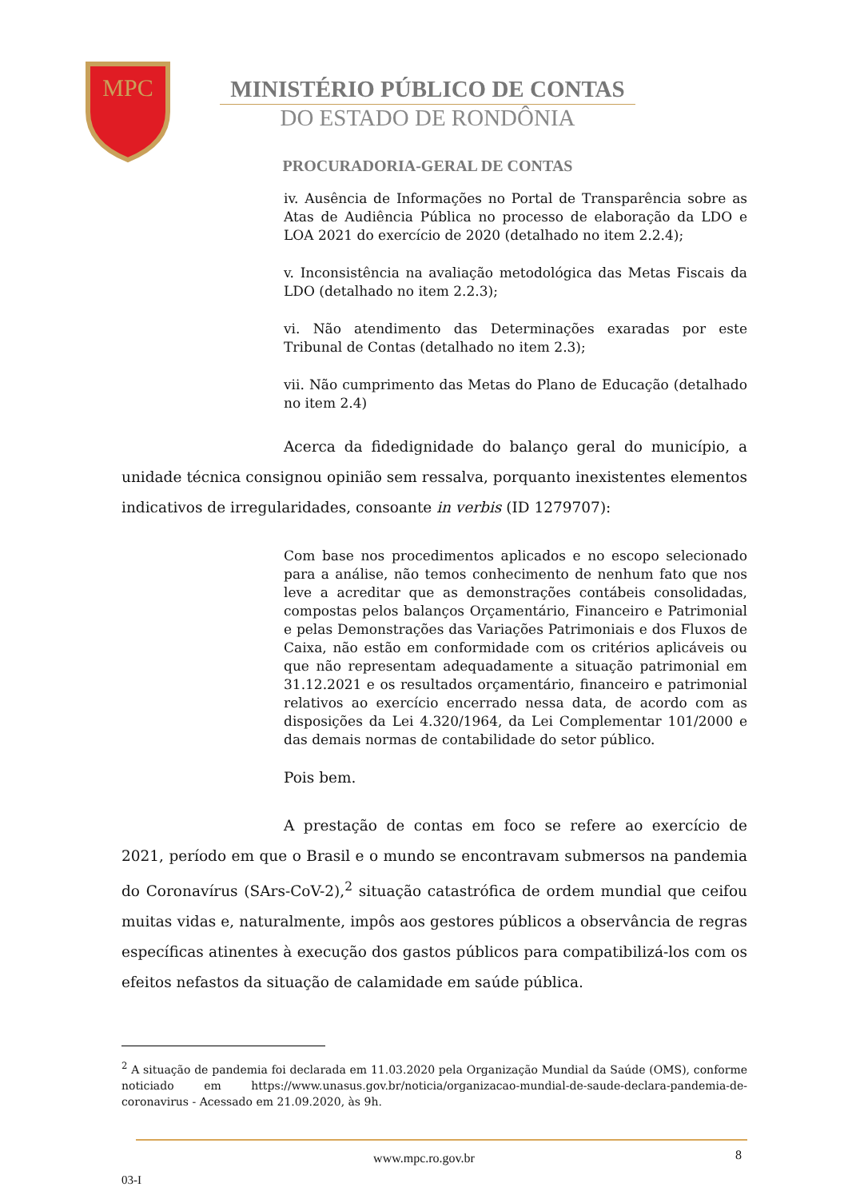MPC
MINISTÉRIO PÚBLICO DE CONTAS
DO ESTADO DE RONDÔNIA
PROCURADORIA-GERAL DE CONTAS
iv. Ausência de Informações no Portal de Transparência sobre as Atas de Audiência Pública no processo de elaboração da LDO e LOA 2021 do exercício de 2020 (detalhado no item 2.2.4);
v. Inconsistência na avaliação metodológica das Metas Fiscais da LDO (detalhado no item 2.2.3);
vi. Não atendimento das Determinações exaradas por este Tribunal de Contas (detalhado no item 2.3);
vii. Não cumprimento das Metas do Plano de Educação (detalhado no item 2.4)
Acerca da fidedignidade do balanço geral do município, a unidade técnica consignou opinião sem ressalva, porquanto inexistentes elementos indicativos de irregularidades, consoante in verbis (ID 1279707):
Com base nos procedimentos aplicados e no escopo selecionado para a análise, não temos conhecimento de nenhum fato que nos leve a acreditar que as demonstrações contábeis consolidadas, compostas pelos balanços Orçamentário, Financeiro e Patrimonial e pelas Demonstrações das Variações Patrimoniais e dos Fluxos de Caixa, não estão em conformidade com os critérios aplicáveis ou que não representam adequadamente a situação patrimonial em 31.12.2021 e os resultados orçamentário, financeiro e patrimonial relativos ao exercício encerrado nessa data, de acordo com as disposições da Lei 4.320/1964, da Lei Complementar 101/2000 e das demais normas de contabilidade do setor público.
Pois bem.
A prestação de contas em foco se refere ao exercício de 2021, período em que o Brasil e o mundo se encontravam submersos na pandemia do Coronavírus (SArs-CoV-2),<sup>2</sup> situação catastrófica de ordem mundial que ceifou muitas vidas e, naturalmente, impôs aos gestores públicos a observância de regras específicas atinentes à execução dos gastos públicos para compatibilizá-los com os efeitos nefastos da situação de calamidade em saúde pública.
<sup>2</sup> A situação de pandemia foi declarada em 11.03.2020 pela Organização Mundial da Saúde (OMS), conforme noticiado em https://www.unasus.gov.br/noticia/organizacao-mundial-de-saude-declara-pandemia-de-coronavirus - Acessado em 21.09.2020, às 9h.
www.mpc.ro.gov.br 8
03-I